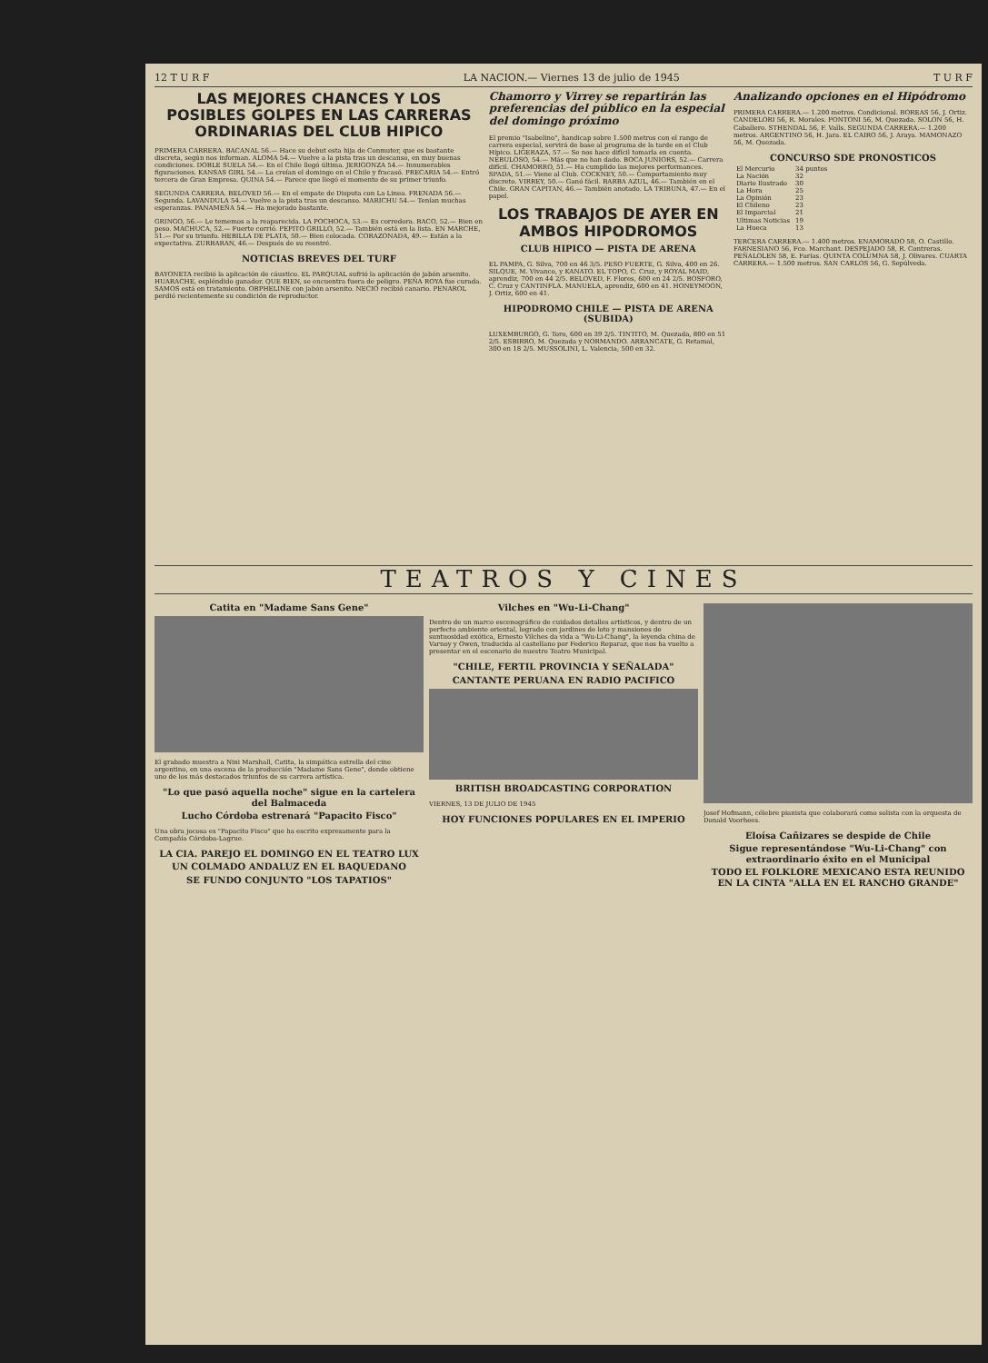12 T U R F LA NACION.— Viernes 13 de julio de 1945 T U R F
LAS MEJORES CHANCES Y LOS POSIBLES GOLPES EN LAS CARRERAS ORDINARIAS DEL CLUB HIPICO
PRIMERA CARRERA. BACANAL 56.— Hace su debut esta hija de Conmuter, que es bastante discreta, según nos informan. ALOMA 54.— Vuelve a la pista tras un descanso, en muy buenas condiciones. DOBLE SUELA 54.— En el Chile llegó última. JERIGONZA 54.— Innumerables figuraciones. KANSAS GIRL 54.— La creían el domingo en el Chile y fracasó. PRECARIA 54.— Entró tercera de Gran Empresa. QUINA 54.— Parece que llegó el momento de su primer triunfo.
SEGUNDA CARRERA. BELOVED 56.— En el empate de Disputa con La Linea. FRENADA 56.— Segunda. LAVANDULA 54.— Vuelve a la pista tras un descanso. MARICHU 54.— Tenían muchas esperanzas. PANAMEÑA 54.— Ha mejorado bastante.
GRINGO, 56.— Le tememos a la reaparecida. LA POCHOCA, 53.— Es corredora. BACO, 52.— Bien en peso. MACHUCA, 52.— Fuerte corrió. PEPITO GRILLO, 52.— También está en la lista. EN MARCHE, 51.— Por su triunfo. HEBILLA DE PLATA, 50.— Bien colocada. CORAZONADA, 49.— Están a la expectativa. ZURBARAN, 46.— Después de su reentré.
NOTICIAS BREVES DEL TURF
BAYONETA recibió la aplicación de cáustico. EL PARQUIAL sufrió la aplicación de jabón arsenito. HUARACHE, espléndido ganador. QUE BIEN, se encuentra fuera de peligro. PEÑA ROYA fue curada. SAMOS está en tratamiento. OBPHELINE con jabón arsenito. NECIO recibió canario. PENAROL perdió recientemente su condición de reproductor.
Chamorro y Virrey se repartirán las preferencias del público en la especial del domingo próximo
El premio "Isabelino", handicap sobre 1.500 metros con el rango de carrera especial, servirá de base al programa de la tarde en el Club Hípico. LIGERAZA, 57.— Se nos hace difícil tomarla en cuenta. NEBULOSO, 54.— Más que no han dado. BOCA JUNIORS, 52.— Carrera difícil. CHAMORRO, 51.— Ha cumplido las mejores performances. SPADA, 51.— Viene al Club. COCKNEY, 50.— Comportamiento muy discreto. VIRREY, 50.— Ganó fácil. BARBA AZUL, 46.— También en el Chile. GRAN CAPITAN, 46.— También anotado. LA TRIBUNA, 47.— En el papel.
LOS TRABAJOS DE AYER EN AMBOS HIPODROMOS
CLUB HIPICO — PISTA DE ARENA
EL PAMPA, G. Silva, 700 en 46 3/5. PESO FUERTE, G. Silva, 400 en 26. SILQUE, M. Vivanco, y KANATO. EL TOPO, C. Cruz, y ROYAL MAID, aprendiz, 700 en 44 2/5. BELOVED, F. Flores, 600 en 24 2/5. BOSFORO, C. Cruz y CANTINFLA. MANUELA, aprendiz, 600 en 41. HONEYMOON, J. Ortiz, 600 en 41.
HIPODROMO CHILE — PISTA DE ARENA (SUBIDA)
LUXEMBURGO, G. Toro, 600 en 39 2/5. TINTITO, M. Quezada, 800 en 51 2/5. ESBIRRO, M. Quezada y NORMANDO. ARRANCATE, G. Retamal, 300 en 18 2/5. MUSSOLINI, L. Valencia, 500 en 32.
Analizando opciones en el Hipódromo
PRIMERA CARRERA.— 1.200 metros. Condicional. BOREAS 56, J. Ortiz. CANDELORI 56, R. Morales. PONTONI 56, M. Quezada. SOLON 56, H. Caballero. STHENDAL 56, F. Valls. SEGUNDA CARRERA.— 1.200 metros. ARGENTINO 56, H. Jara. EL CAIRO 56, J. Araya. MAMONAZO 56, M. Quezada.
CONCURSO SDE PRONOSTICOS
| El Mercurio | 34 puntos |
| La Nación | 32 |
| Diario Ilustrado | 30 |
| La Hora | 25 |
| La Opinión | 23 |
| El Chileno | 23 |
| El Imparcial | 21 |
| Ultimas Noticias | 19 |
| La Hueca | 13 |
TERCERA CARRERA.— 1.400 metros. ENAMORADO 58, O. Castillo. FARNESIANO 56, Fco. Marchant. DESPEJADO 58, R. Contreras. PEÑALOLEN 58, E. Farías. QUINTA COLUMNA 58, J. Olivares. CUARTA CARRERA.— 1.500 metros. SAN CARLOS 56, G. Sepúlveda.
TEATROS Y CINES
Catita en "Madame Sans Gene"
El grabado muestra a Nini Marshall, Catita, la simpática estrella del cine argentino, en una escena de la producción "Madame Sans Gene", donde obtiene uno de los más destacados triunfos de su carrera artística.
"Lo que pasó aquella noche" sigue en la cartelera del Balmaceda
Lucho Córdoba estrenará "Papacito Fisco"
Una obra jocosa es "Papacito Fisco" que ha escrito expresamente para la Compañía Córdoba-Lagrue.
LA CIA. PAREJO EL DOMINGO EN EL TEATRO LUX
UN COLMADO ANDALUZ EN EL BAQUEDANO
SE FUNDO CONJUNTO "LOS TAPATIOS"
Vilches en "Wu-Li-Chang"
Dentro de un marco escenográfico de cuidados detalles artísticos, y dentro de un perfecto ambiente oriental, logrado con jardines de loto y mansiones de suntuosidad exótica, Ernesto Vilches da vida a "Wu-Li-Chang", la leyenda china de Varnoy y Owen, traducida al castellano por Federico Reparaz, que nos ha vuelto a presentar en el escenario de nuestro Teatro Municipal.
"CHILE, FERTIL PROVINCIA Y SEÑALADA"
CANTANTE PERUANA EN RADIO PACIFICO
BRITISH BROADCASTING CORPORATION
VIERNES, 13 DE JULIO DE 1945
HOY FUNCIONES POPULARES EN EL IMPERIO
Josef Hofmann, célebre pianista que colaborará como solista con la orquesta de Donald Voorhees.
Eloísa Cañizares se despide de Chile
Sigue representándose "Wu-Li-Chang" con extraordinario éxito en el Municipal
TODO EL FOLKLORE MEXICANO ESTA REUNIDO EN LA CINTA "ALLA EN EL RANCHO GRANDE"